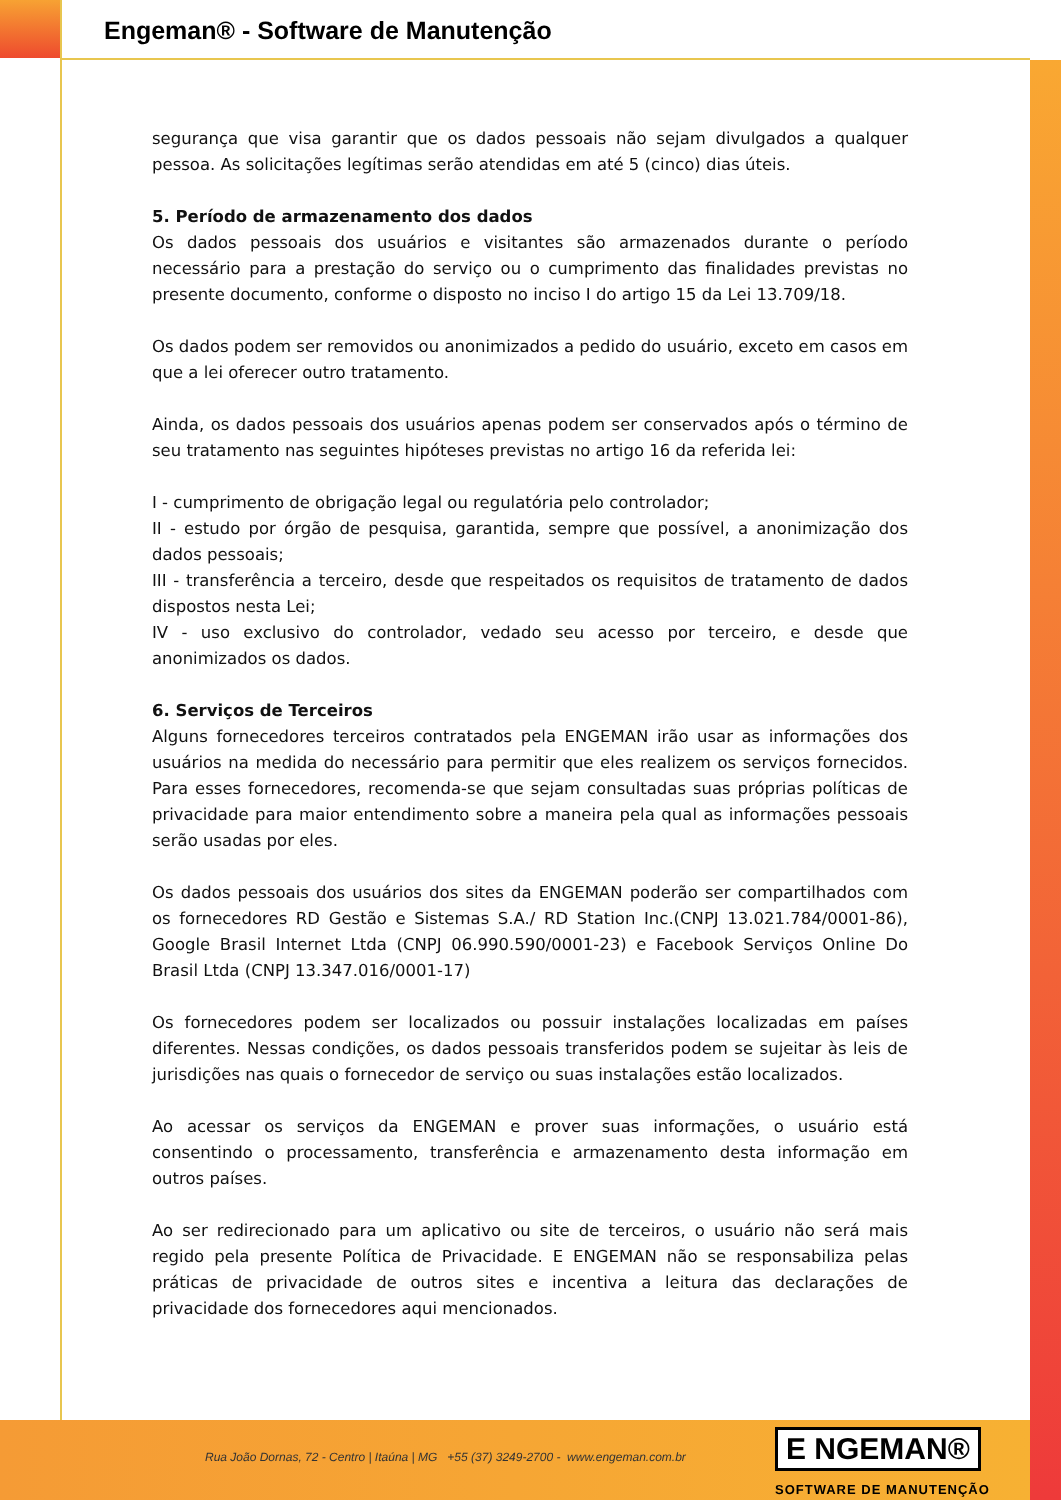Engeman® - Software de Manutenção
segurança que visa garantir que os dados pessoais não sejam divulgados a qualquer pessoa. As solicitações legítimas serão atendidas em até 5 (cinco) dias úteis.
5. Período de armazenamento dos dados
Os dados pessoais dos usuários e visitantes são armazenados durante o período necessário para a prestação do serviço ou o cumprimento das finalidades previstas no presente documento, conforme o disposto no inciso I do artigo 15 da Lei 13.709/18.
Os dados podem ser removidos ou anonimizados a pedido do usuário, exceto em casos em que a lei oferecer outro tratamento.
Ainda, os dados pessoais dos usuários apenas podem ser conservados após o término de seu tratamento nas seguintes hipóteses previstas no artigo 16 da referida lei:
I - cumprimento de obrigação legal ou regulatória pelo controlador;
II - estudo por órgão de pesquisa, garantida, sempre que possível, a anonimização dos dados pessoais;
III - transferência a terceiro, desde que respeitados os requisitos de tratamento de dados dispostos nesta Lei;
IV - uso exclusivo do controlador, vedado seu acesso por terceiro, e desde que anonimizados os dados.
6. Serviços de Terceiros
Alguns fornecedores terceiros contratados pela ENGEMAN irão usar as informações dos usuários na medida do necessário para permitir que eles realizem os serviços fornecidos. Para esses fornecedores, recomenda-se que sejam consultadas suas próprias políticas de privacidade para maior entendimento sobre a maneira pela qual as informações pessoais serão usadas por eles.
Os dados pessoais dos usuários dos sites da ENGEMAN poderão ser compartilhados com os fornecedores RD Gestão e Sistemas S.A./ RD Station Inc.(CNPJ 13.021.784/0001-86), Google Brasil Internet Ltda (CNPJ 06.990.590/0001-23) e Facebook Serviços Online Do Brasil Ltda (CNPJ 13.347.016/0001-17)
Os fornecedores podem ser localizados ou possuir instalações localizadas em países diferentes. Nessas condições, os dados pessoais transferidos podem se sujeitar às leis de jurisdições nas quais o fornecedor de serviço ou suas instalações estão localizados.
Ao acessar os serviços da ENGEMAN e prover suas informações, o usuário está consentindo o processamento, transferência e armazenamento desta informação em outros países.
Ao ser redirecionado para um aplicativo ou site de terceiros, o usuário não será mais regido pela presente Política de Privacidade. E ENGEMAN não se responsabiliza pelas práticas de privacidade de outros sites e incentiva a leitura das declarações de privacidade dos fornecedores aqui mencionados.
Rua João Dornas, 72 - Centro | Itaúna | MG +55 (37) 3249-2700 - www.engeman.com.br
E NGEMAN®
SOFTWARE DE MANUTENÇÃO